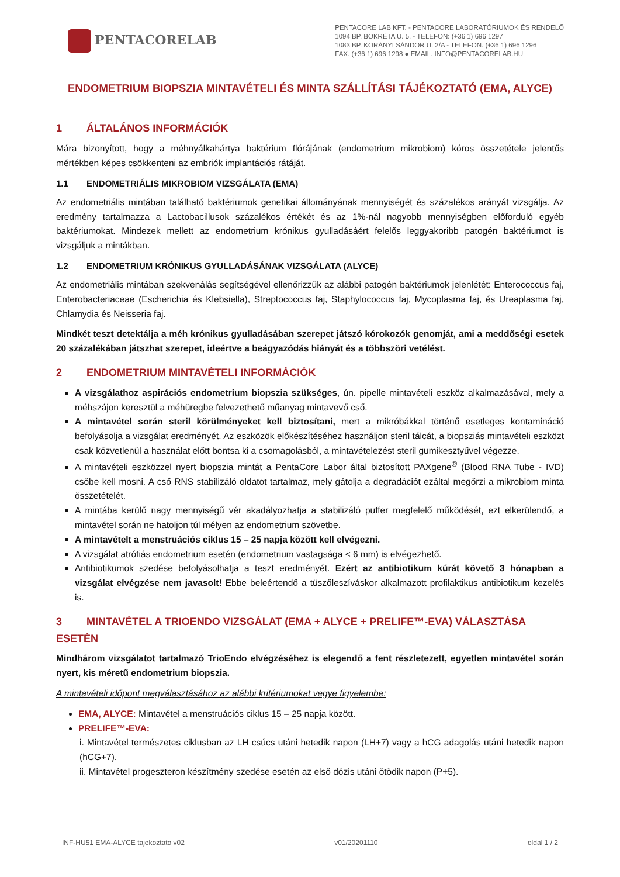PENTACORELAB
PENTACORE LAB KFT. - PENTACORE LABORATÓRIUMOK ÉS RENDELŐ
1094 BP. BOKRÉTA U. 5. - TELEFON: (+36 1) 696 1297
1083 BP. KORÁNYI SÁNDOR U. 2/A - TELEFON: (+36 1) 696 1296
FAX: (+36 1) 696 1298 ● EMAIL: INFO@PENTACORELAB.HU
ENDOMETRIUM BIOPSZIA MINTAVÉTELI ÉS MINTA SZÁLLÍTÁSI TÁJÉKOZTATÓ (EMA, ALYCE)
1 ÁLTALÁNOS INFORMÁCIÓK
Mára bizonyított, hogy a méhnyálkahártya baktérium flórájának (endometrium mikrobiom) kóros összetétele jelentős mértékben képes csökkenteni az embriók implantációs rátáját.
1.1 ENDOMETRIÁLIS MIKROBIOM VIZSGÁLATA (EMA)
Az endometriális mintában található baktériumok genetikai állományának mennyiségét és százalékos arányát vizsgálja. Az eredmény tartalmazza a Lactobacillusok százalékos értékét és az 1%-nál nagyobb mennyiségben előforduló egyéb baktériumokat. Mindezek mellett az endometrium krónikus gyulladásáért felelős leggyakoribb patogén baktériumot is vizsgáljuk a mintákban.
1.2 ENDOMETRIUM KRÓNIKUS GYULLADÁSÁNAK VIZSGÁLATA (ALYCE)
Az endometriális mintában szekvenálás segítségével ellenőrizzük az alábbi patogén baktériumok jelenlétét: Enterococcus faj, Enterobacteriaceae (Escherichia és Klebsiella), Streptococcus faj, Staphylococcus faj, Mycoplasma faj, és Ureaplasma faj, Chlamydia és Neisseria faj.
Mindkét teszt detektálja a méh krónikus gyulladásában szerepet játszó kórokozók genomját, ami a meddőségi esetek 20 százalékában játszhat szerepet, ideértve a beágyazódás hiányát és a többszöri vetélést.
2 ENDOMETRIUM MINTAVÉTELI INFORMÁCIÓK
A vizsgálathoz aspirációs endometrium biopszia szükséges, ún. pipelle mintavételi eszköz alkalmazásával, mely a méhszájon keresztül a méhüregbe felvezethető műanyag mintavevő cső.
A mintavétel során steril körülményeket kell biztosítani, mert a mikróbákkal történő esetleges kontamináció befolyásolja a vizsgálat eredményét. Az eszközök előkészítéséhez használjon steril tálcát, a biopsziás mintavételi eszközt csak közvetlenül a használat előtt bontsa ki a csomagolásból, a mintavételezést steril gumikesztyűvel végezze.
A mintavételi eszközzel nyert biopszia mintát a PentaCore Labor által biztosított PAXgene<sup>®</sup> (Blood RNA Tube - IVD) csőbe kell mosni. A cső RNS stabilizáló oldatot tartalmaz, mely gátolja a degradációt ezáltal megőrzi a mikrobiom minta összetételét.
A mintába kerülő nagy mennyiségű vér akadályozhatja a stabilizáló puffer megfelelő működését, ezt elkerülendő, a mintavétel során ne hatoljon túl mélyen az endometrium szövetbe.
A mintavételt a menstruációs ciklus 15 – 25 napja között kell elvégezni.
A vizsgálat atrófiás endometrium esetén (endometrium vastagsága < 6 mm) is elvégezhető.
Antibiotikumok szedése befolyásolhatja a teszt eredményét. Ezért az antibiotikum kúrát követő 3 hónapban a vizsgálat elvégzése nem javasolt! Ebbe beleértendő a tüszőleszíváskor alkalmazott profilaktikus antibiotikum kezelés is.
3 MINTAVÉTEL A TRIOENDO VIZSGÁLAT (EMA + ALYCE + PRELIFE™-EVA) VÁLASZTÁSA ESETÉN
Mindhárom vizsgálatot tartalmazó TrioEndo elvégzéséhez is elegendő a fent részletezett, egyetlen mintavétel során nyert, kis méretű endometrium biopszia.
A mintavételi időpont megválasztásához az alábbi kritériumokat vegye figyelembe:
EMA, ALYCE: Mintavétel a menstruációs ciklus 15 – 25 napja között.
PRELIFE™-EVA:
i. Mintavétel természetes ciklusban az LH csúcs utáni hetedik napon (LH+7) vagy a hCG adagolás utáni hetedik napon (hCG+7).
ii. Mintavétel progeszteron készítmény szedése esetén az első dózis utáni ötödik napon (P+5).
INF-HU51 EMA-ALYCE tajekoztato v02 v01/20201110 oldal 1 / 2